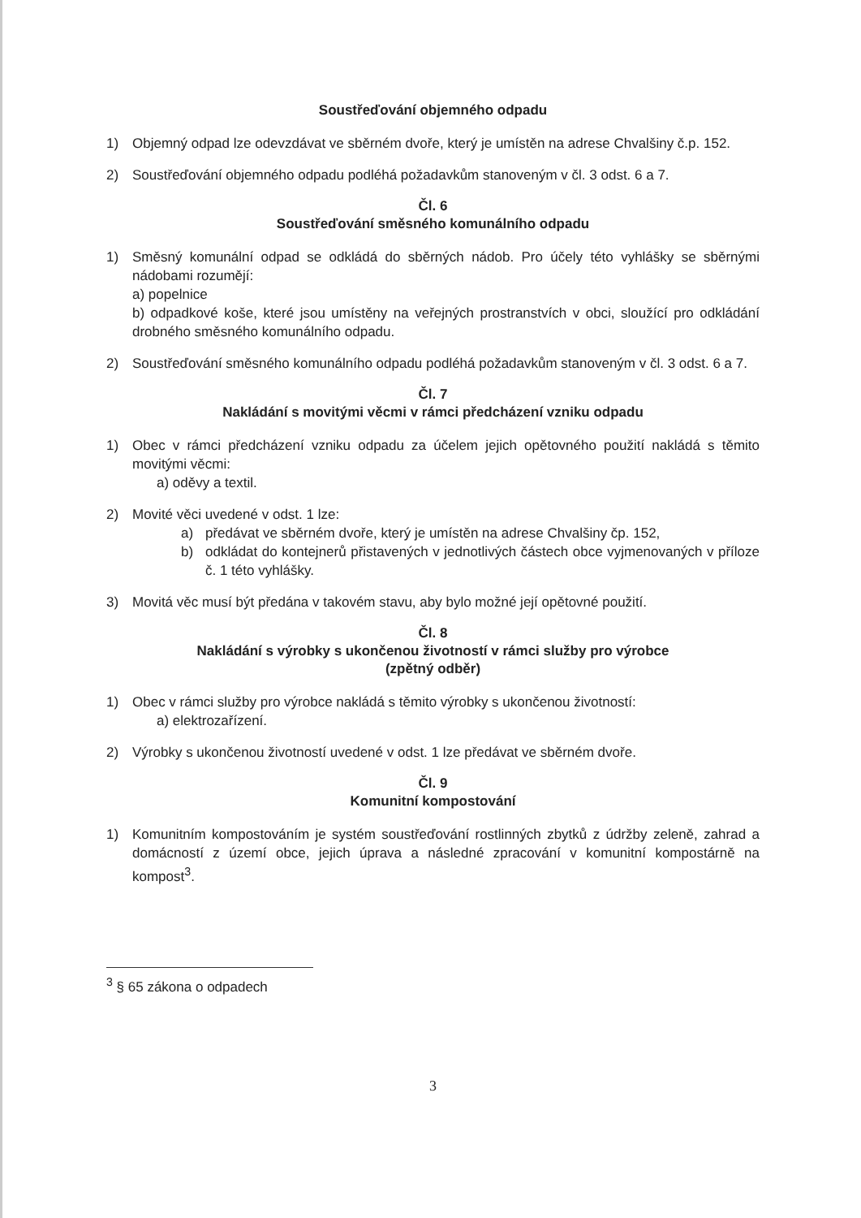Soustřeďování objemného odpadu
1) Objemný odpad lze odevzdávat ve sběrném dvoře, který je umístěn na adrese Chvalšiny č.p. 152.
2) Soustřeďování objemného odpadu podléhá požadavkům stanoveným v čl. 3 odst. 6 a 7.
Čl. 6
Soustřeďování směsného komunálního odpadu
1) Směsný komunální odpad se odkládá do sběrných nádob. Pro účely této vyhlášky se sběrnými nádobami rozumějí:
a) popelnice
b) odpadkové koše, které jsou umístěny na veřejných prostranstvích v obci, sloužící pro odkládání drobného směsného komunálního odpadu.
2) Soustřeďování směsného komunálního odpadu podléhá požadavkům stanoveným v čl. 3 odst. 6 a 7.
Čl. 7
Nakládání s movitými věcmi v rámci předcházení vzniku odpadu
1) Obec v rámci předcházení vzniku odpadu za účelem jejich opětovného použití nakládá s těmito movitými věcmi:
a) oděvy a textil.
2) Movité věci uvedené v odst. 1 lze:
a) předávat ve sběrném dvoře, který je umístěn na adrese Chvalšiny čp. 152,
b) odkládat do kontejnerů přistavených v jednotlivých částech obce vyjmenovaných v příloze č. 1 této vyhlášky.
3) Movitá věc musí být předána v takovém stavu, aby bylo možné její opětovné použití.
Čl. 8
Nakládání s výrobky s ukončenou životností v rámci služby pro výrobce
(zpětný odběr)
1) Obec v rámci služby pro výrobce nakládá s těmito výrobky s ukončenou životností:
a) elektrozařízení.
2) Výrobky s ukončenou životností uvedené v odst. 1 lze předávat ve sběrném dvoře.
Čl. 9
Komunitní kompostování
1) Komunitním kompostováním je systém soustřeďování rostlinných zbytků z údržby zeleně, zahrad a domácností z území obce, jejich úprava a následné zpracování v komunitní kompostárně na kompost<sup>3</sup>.
<sup>3</sup> § 65 zákona o odpadech
3